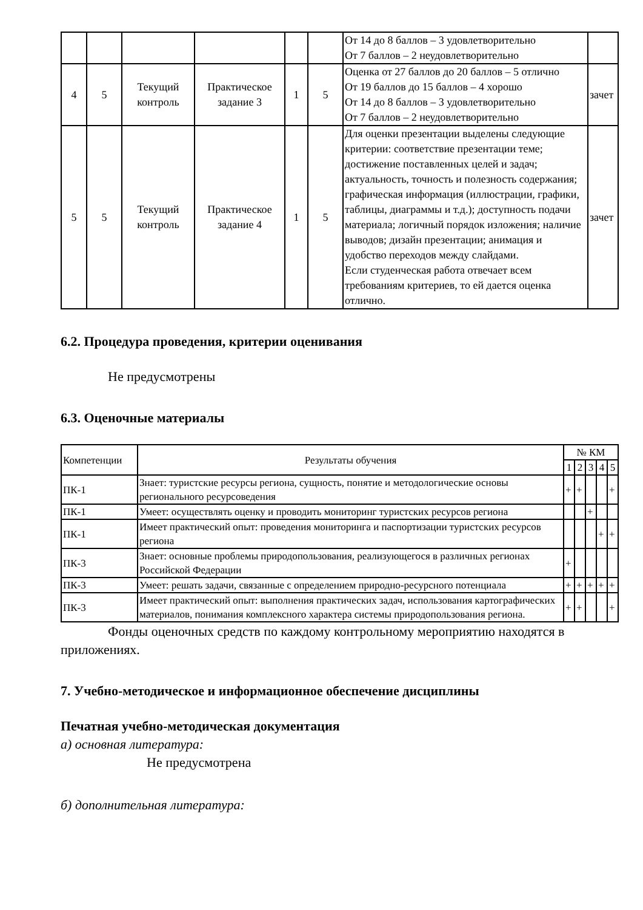| | | | | | | От 14 до 8 баллов – 3 удовлетворительно От 7 баллов – 2 неудовлетворительно | |
| 4 | 5 | Текущий контроль | Практическое задание 3 | 1 | 5 | Оценка от 27 баллов до 20 баллов – 5 отлично От 19 баллов до 15 баллов – 4 хорошо От 14 до 8 баллов – 3 удовлетворительно От 7 баллов – 2 неудовлетворительно | зачет |
| 5 | 5 | Текущий контроль | Практическое задание 4 | 1 | 5 | Для оценки презентации выделены следующие критерии: соответствие презентации теме; достижение поставленных целей и задач; актуальность, точность и полезность содержания; графическая информация (иллюстрации, графики, таблицы, диаграммы и т.д.); доступность подачи материала; логичный порядок изложения; наличие выводов; дизайн презентации; анимация и удобство переходов между слайдами. Если студенческая работа отвечает всем требованиям критериев, то ей дается оценка отлично. | зачет |
6.2. Процедура проведения, критерии оценивания
Не предусмотрены
6.3. Оценочные материалы
| Компетенции | Результаты обучения | № КМ | | | | |
| --- | --- | --- | --- | --- | --- | --- |
| | | 1 | 2 | 3 | 4 | 5 |
| ПК-1 | Знает: туристские ресурсы региона, сущность, понятие и методологические основы регионального ресурсоведения | + | + | | | + |
| ПК-1 | Умеет: осуществлять оценку и проводить мониторинг туристских ресурсов региона | | | + | | |
| ПК-1 | Имеет практический опыт: проведения мониторинга и паспортизации туристских ресурсов региона | | | | + | + |
| ПК-3 | Знает: основные проблемы природопользования, реализующегося в различных регионах Российской Федерации | + | | | | |
| ПК-3 | Умеет: решать задачи, связанные с определением природно-ресурсного потенциала | + | + | + | + | + |
| ПК-3 | Имеет практический опыт: выполнения практических задач, использования картографических материалов, понимания комплексного характера системы природопользования региона. | + | + | | | + |
Фонды оценочных средств по каждому контрольному мероприятию находятся в приложениях.
7. Учебно-методическое и информационное обеспечение дисциплины
Печатная учебно-методическая документация
а) основная литература:
Не предусмотрена
б) дополнительная литература: